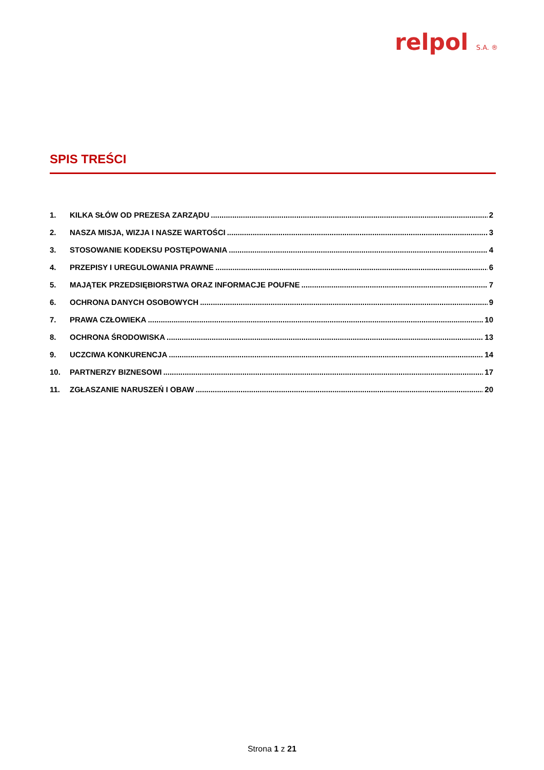relpol S.A. ®
SPIS TREŚCI
1. KILKA SŁÓW OD PREZESA ZARZĄDU 2
2. NASZA MISJA, WIZJA I NASZE WARTOŚCI 3
3. STOSOWANIE KODEKSU POSTĘPOWANIA 4
4. PRZEPISY I UREGULOWANIA PRAWNE 6
5. MAJĄTEK PRZEDSIĘBIORSTWA ORAZ INFORMACJE POUFNE 7
6. OCHRONA DANYCH OSOBOWYCH 9
7. PRAWA CZŁOWIEKA 10
8. OCHRONA ŚRODOWISKA 13
9. UCZCIWA KONKURENCJA 14
10. PARTNERZY BIZNESOWI 17
11. ZGŁASZANIE NARUSZEŃ I OBAW 20
Strona 1 z 21